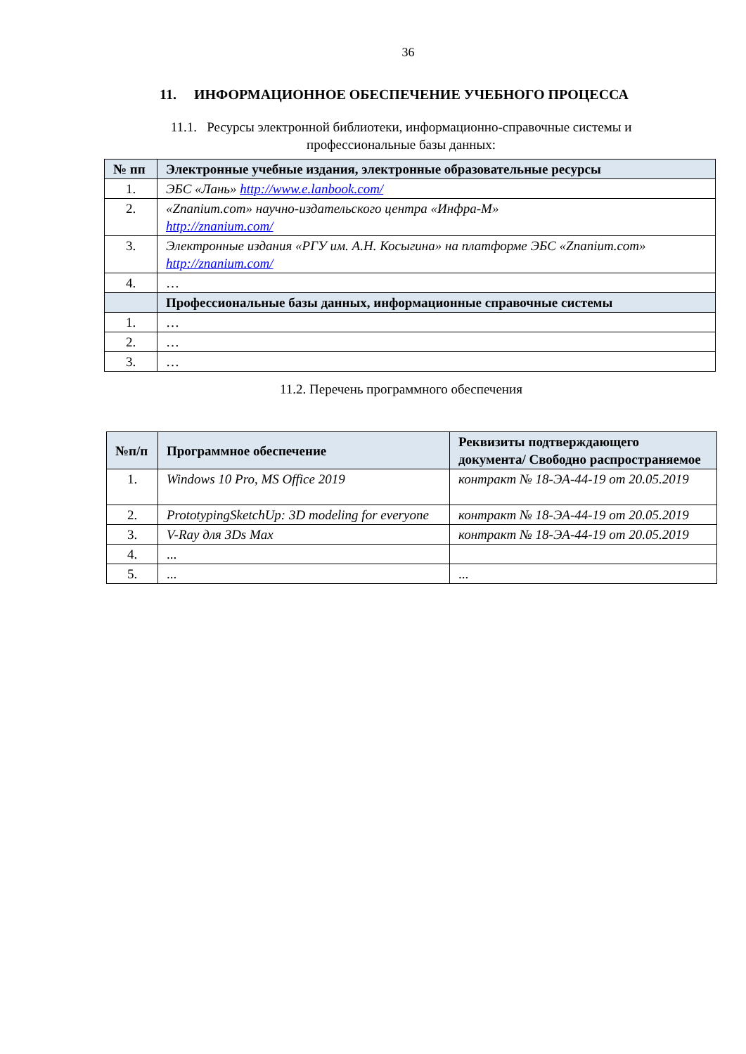36
11. ИНФОРМАЦИОННОЕ ОБЕСПЕЧЕНИЕ УЧЕБНОГО ПРОЦЕССА
11.1. Ресурсы электронной библиотеки, информационно-справочные системы и
профессиональные базы данных:
| № пп | Электронные учебные издания, электронные образовательные ресурсы |
| --- | --- |
| 1. | ЭБС «Лань» http://www.e.lanbook.com/ |
| 2. | «Znanium.com» научно-издательского центра «Инфра-М» http://znanium.com/ |
| 3. | Электронные издания «РГУ им. А.Н. Косыгина» на платформе ЭБС «Znanium.com» http://znanium.com/ |
| 4. | … |
| | Профессиональные базы данных, информационные справочные системы |
| 1. | … |
| 2. | … |
| 3. | … |
11.2. Перечень программного обеспечения
| №п/п | Программное обеспечение | Реквизиты подтверждающего документа/ Свободно распространяемое |
| --- | --- | --- |
| 1. | Windows 10 Pro, MS Office 2019 | контракт № 18-ЭА-44-19 от 20.05.2019 |
| 2. | PrototypingSketchUp: 3D modeling for everyone | контракт № 18-ЭА-44-19 от 20.05.2019 |
| 3. | V-Ray для 3Ds Max | контракт № 18-ЭА-44-19 от 20.05.2019 |
| 4. | ... | |
| 5. | ... | ... |